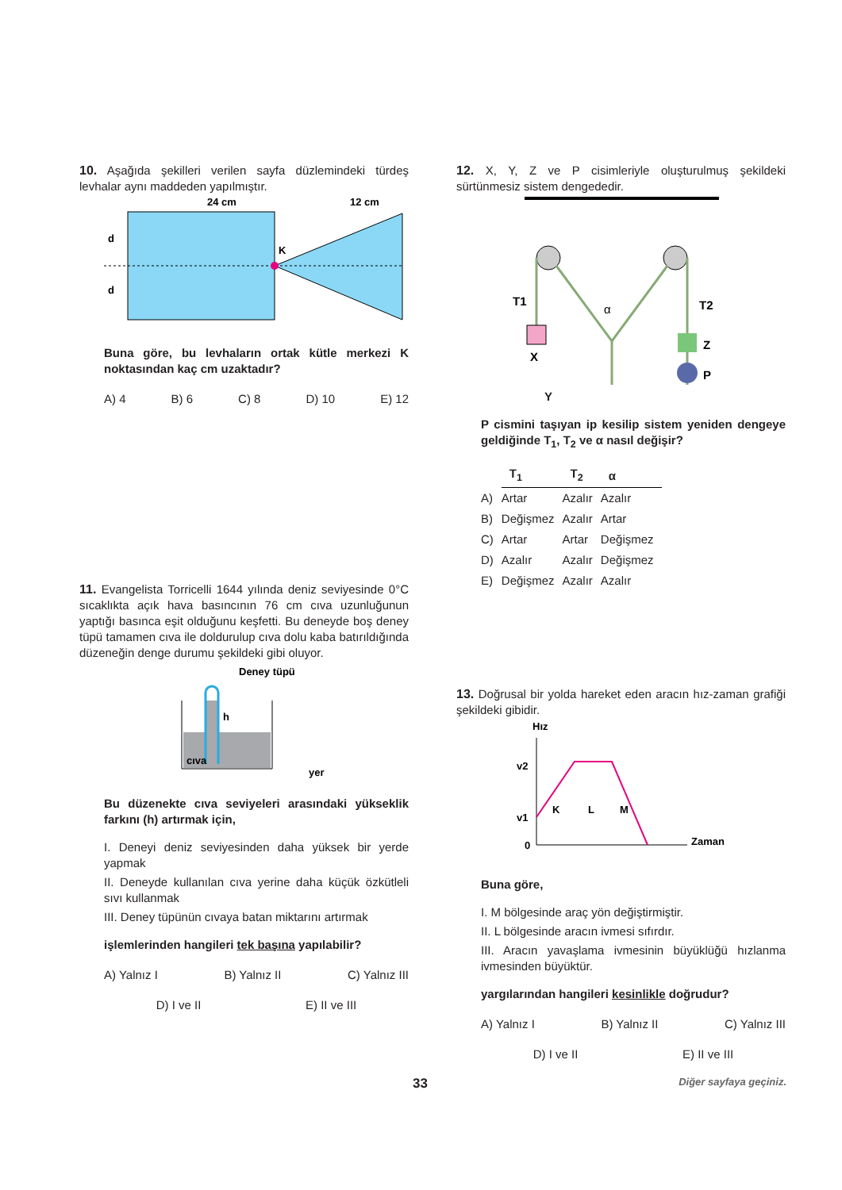10. Aşağıda şekilleri verilen sayfa düzlemindeki türdeş levhalar aynı maddeden yapılmıştır.
24 cm
12 cm
K
d
d
Buna göre, bu levhaların ortak kütle merkezi K noktasından kaç cm uzaktadır?
A) 4 B) 6 C) 8 D) 10 E) 12
11. Evangelista Torricelli 1644 yılında deniz seviyesinde 0°C sıcaklıkta açık hava basıncının 76 cm cıva uzunluğunun yaptığı basınca eşit olduğunu keşfetti. Bu deneyde boş deney tüpü tamamen cıva ile doldurulup cıva dolu kaba batırıldığında düzeneğin denge durumu şekildeki gibi oluyor.
Deney tüpü
h
cıva
yer
Bu düzenekte cıva seviyeleri arasındaki yükseklik farkını (h) artırmak için,
I. Deneyi deniz seviyesinden daha yüksek bir yerde yapmak
II. Deneyde kullanılan cıva yerine daha küçük özkütleli sıvı kullanmak
III. Deney tüpünün cıvaya batan miktarını artırmak
işlemlerinden hangileri tek başına yapılabilir?
A) Yalnız I B) Yalnız II C) Yalnız III
D) I ve II E) II ve III
12. X, Y, Z ve P cisimleriyle oluşturulmuş şekildeki sürtünmesiz sistem dengededir.
T1
X
α
T2
Z
P
Y
P cismini taşıyan ip kesilip sistem yeniden dengeye geldiğinde T<sub>1</sub>, T<sub>2</sub> ve α nasıl değişir?
| | T<sub>1</sub> | T<sub>2</sub> | α |
| A) | Artar | Azalır | Azalır |
| B) | Değişmez | Azalır | Artar |
| C) | Artar | Artar | Değişmez |
| D) | Azalır | Azalır | Değişmez |
| E) | Değişmez | Azalır | Azalır |
13. Doğrusal bir yolda hareket eden aracın hız-zaman grafiği şekildeki gibidir.
Hız
v2
v1
0
K
L
M
Zaman
Buna göre,
I. M bölgesinde araç yön değiştirmiştir.
II. L bölgesinde aracın ivmesi sıfırdır.
III. Aracın yavaşlama ivmesinin büyüklüğü hızlanma ivmesinden büyüktür.
yargılarından hangileri kesinlikle doğrudur?
A) Yalnız I B) Yalnız II C) Yalnız III
D) I ve II E) II ve III
33 Diğer sayfaya geçiniz.